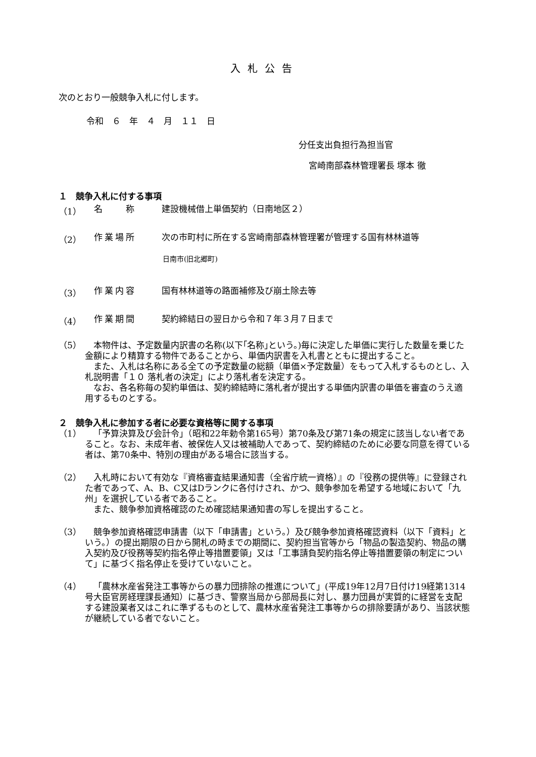入札公告
次のとおり一般競争入札に付します。
令和　６　年　４　月　１１　日
分任支出負担行為担当官
宮崎南部森林管理署長 塚本 徹
１　競争入札に付する事項
（1） 名　　称 建設機械借上単価契約（日南地区２）
（2） 作業場所 次の市町村に所在する宮崎南部森林管理署が管理する国有林林道等
日南市(旧北郷町)
（3） 作業内容 国有林林道等の路面補修及び崩土除去等
（4） 作業期間 契約締結日の翌日から令和７年３月７日まで
（5） 本物件は、予定数量内訳書の名称(以下｢名称｣という。)毎に決定した単価に実行した数量を乗じた金額により精算する物件であることから、単価内訳書を入札書とともに提出すること。
また、入札は名称にある全ての予定数量の総額（単価×予定数量）をもって入札するものとし、入札説明書「１０ 落札者の決定」により落札者を決定する。
なお、各名称毎の契約単価は、契約締結時に落札者が提出する単価内訳書の単価を審査のうえ適用するものとする。
２　競争入札に参加する者に必要な資格等に関する事項
（1） 「予算決算及び会計令」（昭和22年勅令第165号）第70条及び第71条の規定に該当しない者であること。なお、未成年者、被保佐人又は被補助人であって、契約締結のために必要な同意を得ている者は、第70条中、特別の理由がある場合に該当する。
（2） 入札時において有効な『資格審査結果通知書（全省庁統一資格）』の『役務の提供等』に登録された者であって、A、B、C又はDランクに各付けされ、かつ、競争参加を希望する地域において「九州」を選択している者であること。
また、競争参加資格確認のため確認結果通知書の写しを提出すること。
（3） 競争参加資格確認申請書（以下「申請書」という。）及び競争参加資格確認資料（以下「資料」という。）の提出期限の日から開札の時までの期間に、契約担当官等から「物品の製造契約、物品の購入契約及び役務等契約指名停止等措置要領」又は「工事請負契約指名停止等措置要領の制定について」に基づく指名停止を受けていないこと。
（4） 「農林水産省発注工事等からの暴力団排除の推進について」(平成19年12月7日付け19経第1314号大臣官房経理課長通知）に基づき、警察当局から部局長に対し、暴力団員が実質的に経営を支配する建設業者又はこれに準ずるものとして、農林水産省発注工事等からの排除要請があり、当該状態が継続している者でないこと。